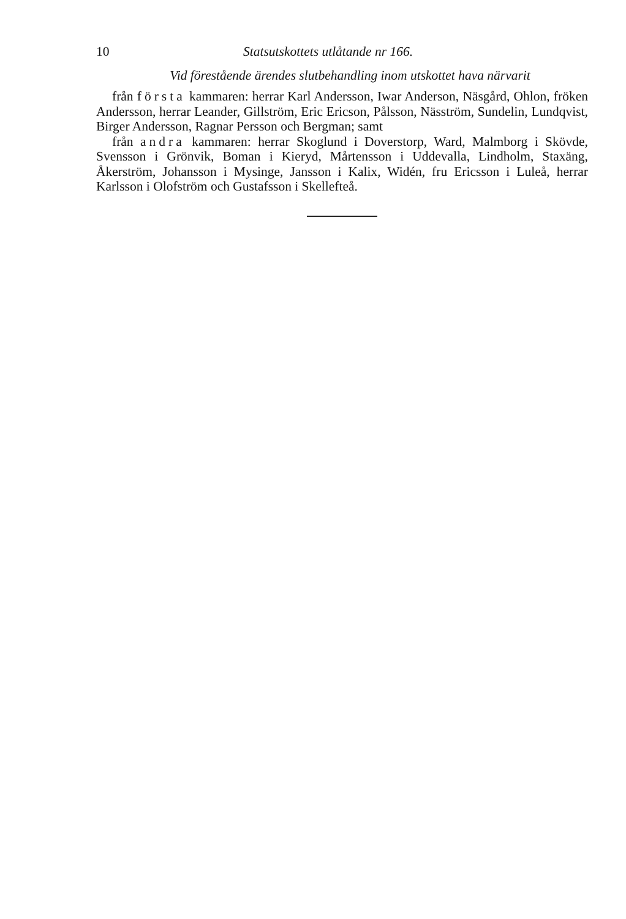10 Statsutskottets utlåtande nr 166.
Vid förestående ärendes slutbehandling inom utskottet hava närvarit
från första kammaren: herrar Karl Andersson, Iwar Anderson, Näsgård, Ohlon, fröken Andersson, herrar Leander, Gillström, Eric Ericson, Pålsson, Näsström, Sundelin, Lundqvist, Birger Andersson, Ragnar Persson och Bergman; samt
från andra kammaren: herrar Skoglund i Doverstorp, Ward, Malmborg i Skövde, Svensson i Grönvik, Boman i Kieryd, Mårtensson i Uddevalla, Lindholm, Staxäng, Åkerström, Johansson i Mysinge, Jansson i Kalix, Widén, fru Ericsson i Luleå, herrar Karlsson i Olofström och Gustafsson i Skellefteå.